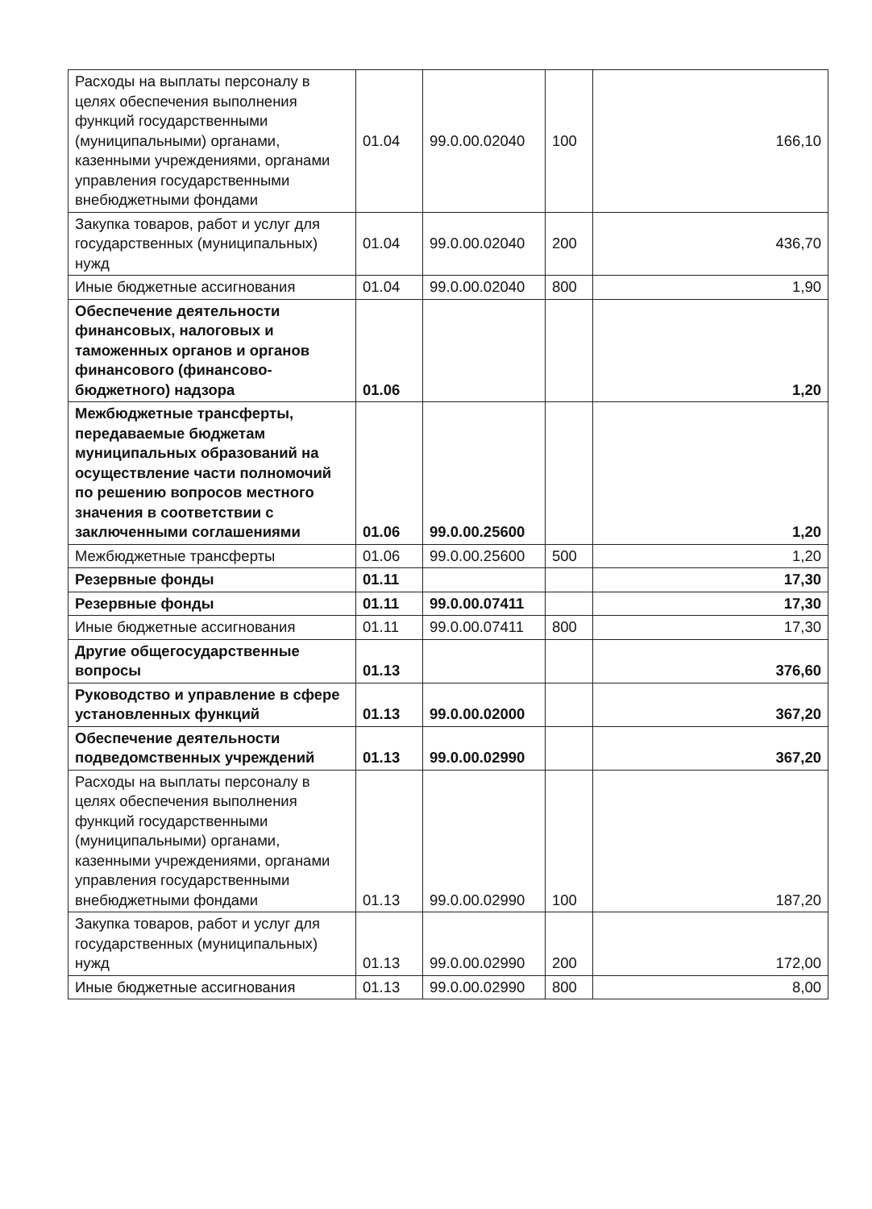| Расходы на выплаты персоналу в целях обеспечения выполнения функций государственными (муниципальными) органами, казенными учреждениями, органами управления государственными внебюджетными фондами | 01.04 | 99.0.00.02040 | 100 | 166,10 |
| Закупка товаров, работ и услуг для государственных (муниципальных) нужд | 01.04 | 99.0.00.02040 | 200 | 436,70 |
| Иные бюджетные ассигнования | 01.04 | 99.0.00.02040 | 800 | 1,90 |
| Обеспечение деятельности финансовых, налоговых и таможенных органов и органов финансового (финансово-бюджетного) надзора | 01.06 | | | 1,20 |
| Межбюджетные трансферты, передаваемые бюджетам муниципальных образований на осуществление части полномочий по решению вопросов местного значения в соответствии с заключенными соглашениями | 01.06 | 99.0.00.25600 | | 1,20 |
| Межбюджетные трансферты | 01.06 | 99.0.00.25600 | 500 | 1,20 |
| Резервные фонды | 01.11 | | | 17,30 |
| Резервные фонды | 01.11 | 99.0.00.07411 | | 17,30 |
| Иные бюджетные ассигнования | 01.11 | 99.0.00.07411 | 800 | 17,30 |
| Другие общегосударственные вопросы | 01.13 | | | 376,60 |
| Руководство и управление в сфере установленных функций | 01.13 | 99.0.00.02000 | | 367,20 |
| Обеспечение деятельности подведомственных учреждений | 01.13 | 99.0.00.02990 | | 367,20 |
| Расходы на выплаты персоналу в целях обеспечения выполнения функций государственными (муниципальными) органами, казенными учреждениями, органами управления государственными внебюджетными фондами | 01.13 | 99.0.00.02990 | 100 | 187,20 |
| Закупка товаров, работ и услуг для государственных (муниципальных) нужд | 01.13 | 99.0.00.02990 | 200 | 172,00 |
| Иные бюджетные ассигнования | 01.13 | 99.0.00.02990 | 800 | 8,00 |